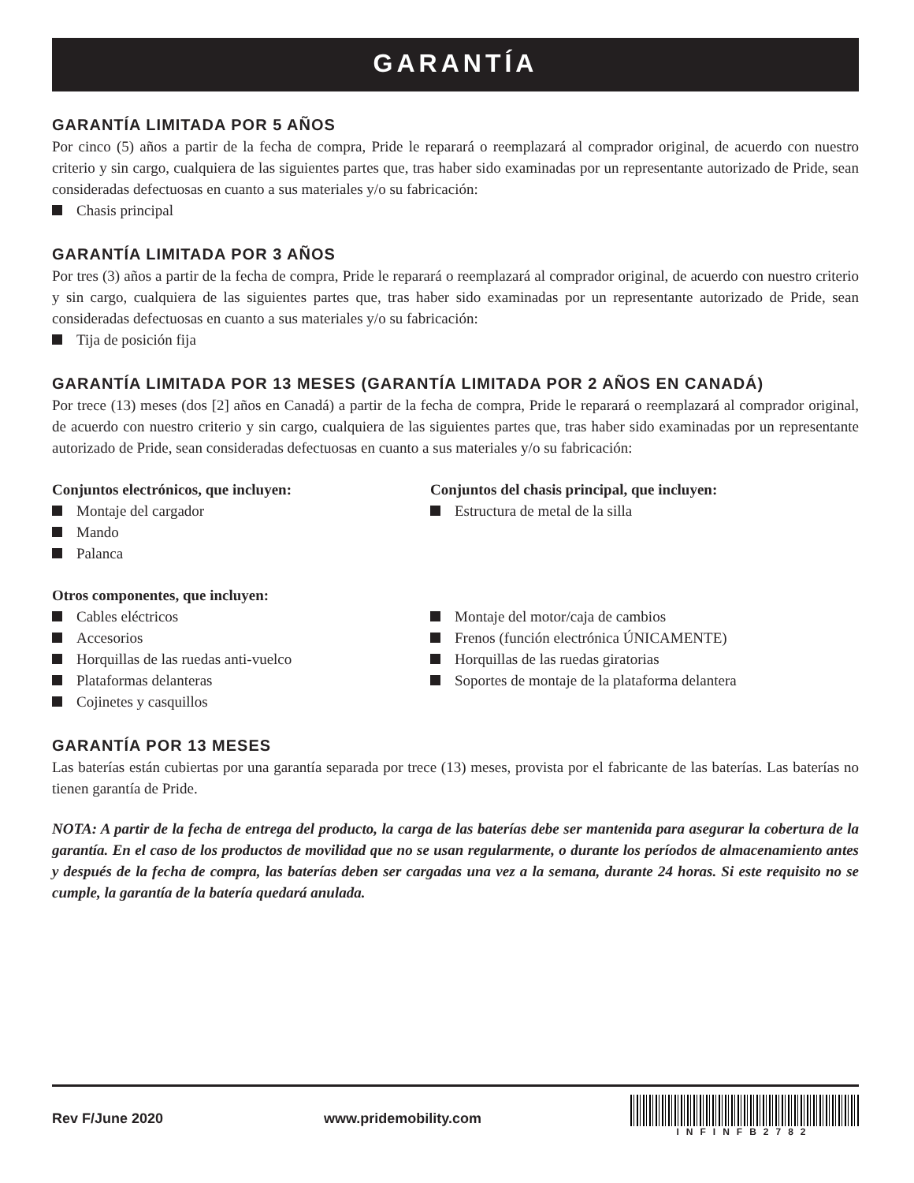GARANTÍA
GARANTÍA LIMITADA POR 5 AÑOS
Por cinco (5) años a partir de la fecha de compra, Pride le reparará o reemplazará al comprador original, de acuerdo con nuestro criterio y sin cargo, cualquiera de las siguientes partes que, tras haber sido examinadas por un representante autorizado de Pride, sean consideradas defectuosas en cuanto a sus materiales y/o su fabricación:
Chasis principal
GARANTÍA LIMITADA POR 3 AÑOS
Por tres (3) años a partir de la fecha de compra, Pride le reparará o reemplazará al comprador original, de acuerdo con nuestro criterio y sin cargo, cualquiera de las siguientes partes que, tras haber sido examinadas por un representante autorizado de Pride, sean consideradas defectuosas en cuanto a sus materiales y/o su fabricación:
Tija de posición fija
GARANTÍA LIMITADA POR 13 MESES (GARANTÍA LIMITADA POR 2 AÑOS EN CANADÁ)
Por trece (13) meses (dos [2] años en Canadá) a partir de la fecha de compra, Pride le reparará o reemplazará al comprador original, de acuerdo con nuestro criterio y sin cargo, cualquiera de las siguientes partes que, tras haber sido examinadas por un representante autorizado de Pride, sean consideradas defectuosas en cuanto a sus materiales y/o su fabricación:
Conjuntos electrónicos, que incluyen:
Montaje del cargador
Mando
Palanca
Conjuntos del chasis principal, que incluyen:
Estructura de metal de la silla
Otros componentes, que incluyen:
Cables eléctricos
Accesorios
Horquillas de las ruedas anti-vuelco
Plataformas delanteras
Cojinetes y casquillos
Montaje del motor/caja de cambios
Frenos (función electrónica ÚNICAMENTE)
Horquillas de las ruedas giratorias
Soportes de montaje de la plataforma delantera
GARANTÍA POR 13 MESES
Las baterías están cubiertas por una garantía separada por trece (13) meses, provista por el fabricante de las baterías. Las baterías no tienen garantía de Pride.
NOTA: A partir de la fecha de entrega del producto, la carga de las baterías debe ser mantenida para asegurar la cobertura de la garantía. En el caso de los productos de movilidad que no se usan regularmente, o durante los períodos de almacenamiento antes y después de la fecha de compra, las baterías deben ser cargadas una vez a la semana, durante 24 horas. Si este requisito no se cumple, la garantía de la batería quedará anulada.
Rev F/June 2020 www.pridemobility.com
INFINFB2782